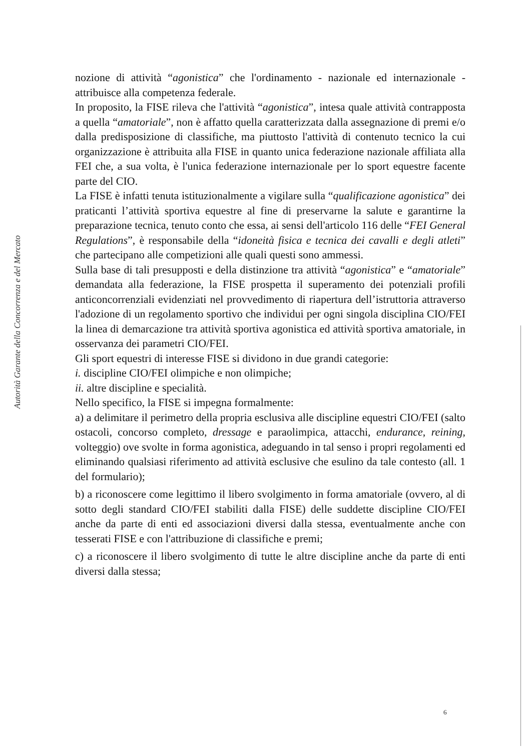Autorità Garante della Concorrenza e del Mercato
nozione di attività “agonistica” che l'ordinamento - nazionale ed internazionale - attribuisce alla competenza federale.
In proposito, la FISE rileva che l'attività “agonistica”, intesa quale attività contrapposta a quella “amatoriale”, non è affatto quella caratterizzata dalla assegnazione di premi e/o dalla predisposizione di classifiche, ma piuttosto l'attività di contenuto tecnico la cui organizzazione è attribuita alla FISE in quanto unica federazione nazionale affiliata alla FEI che, a sua volta, è l'unica federazione internazionale per lo sport equestre facente parte del CIO.
La FISE è infatti tenuta istituzionalmente a vigilare sulla “qualificazione agonistica” dei praticanti l’attività sportiva equestre al fine di preservarne la salute e garantirne la preparazione tecnica, tenuto conto che essa, ai sensi dell'articolo 116 delle “FEI General Regulations”, è responsabile della “idoneità fisica e tecnica dei cavalli e degli atleti” che partecipano alle competizioni alle quali questi sono ammessi.
Sulla base di tali presupposti e della distinzione tra attività “agonistica” e “amatoriale” demandata alla federazione, la FISE prospetta il superamento dei potenziali profili anticoncorrenziali evidenziati nel provvedimento di riapertura dell’istruttoria attraverso l'adozione di un regolamento sportivo che individui per ogni singola disciplina CIO/FEI la linea di demarcazione tra attività sportiva agonistica ed attività sportiva amatoriale, in osservanza dei parametri CIO/FEI.
Gli sport equestri di interesse FISE si dividono in due grandi categorie:
i. discipline CIO/FEI olimpiche e non olimpiche;
ii. altre discipline e specialità.
Nello specifico, la FISE si impegna formalmente:
a) a delimitare il perimetro della propria esclusiva alle discipline equestri CIO/FEI (salto ostacoli, concorso completo, dressage e paraolimpica, attacchi, endurance, reining, volteggio) ove svolte in forma agonistica, adeguando in tal senso i propri regolamenti ed eliminando qualsiasi riferimento ad attività esclusive che esulino da tale contesto (all. 1 del formulario);
b) a riconoscere come legittimo il libero svolgimento in forma amatoriale (ovvero, al di sotto degli standard CIO/FEI stabiliti dalla FISE) delle suddette discipline CIO/FEI anche da parte di enti ed associazioni diversi dalla stessa, eventualmente anche con tesserati FISE e con l'attribuzione di classifiche e premi;
c) a riconoscere il libero svolgimento di tutte le altre discipline anche da parte di enti diversi dalla stessa;
6